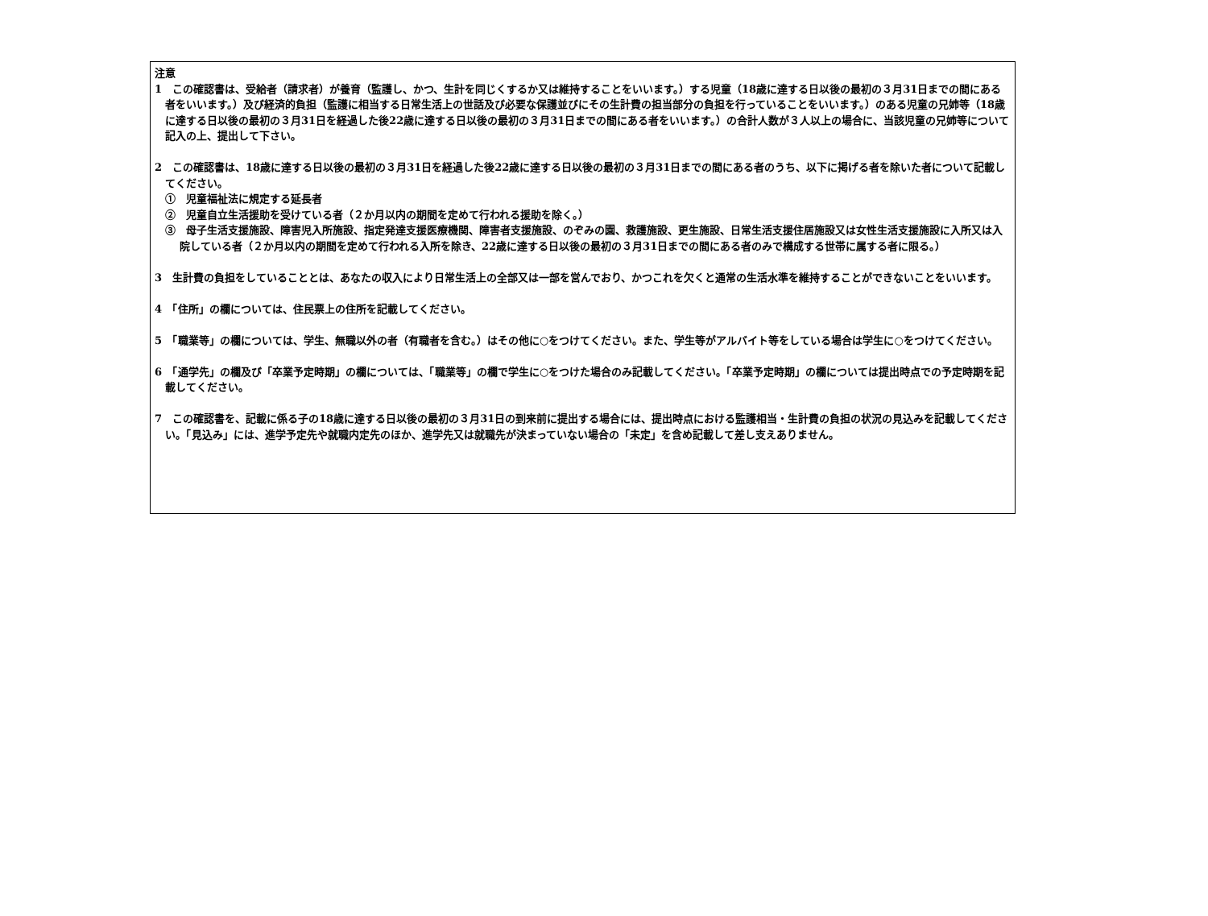注意
1　この確認書は、受給者（請求者）が養育（監護し、かつ、生計を同じくするか又は維持することをいいます。）する児童（18歳に達する日以後の最初の３月31日までの間にある者をいいます。）及び経済的負担（監護に相当する日常生活上の世話及び必要な保護並びにその生計費の担当部分の負担を行っていることをいいます。）のある児童の兄姉等（18歳に達する日以後の最初の３月31日を経過した後22歳に達する日以後の最初の３月31日までの間にある者をいいます。）の合計人数が３人以上の場合に、当該児童の兄姉等について記入の上、提出して下さい。
2　この確認書は、18歳に達する日以後の最初の３月31日を経過した後22歳に達する日以後の最初の３月31日までの間にある者のうち、以下に掲げる者を除いた者について記載してください。
①　児童福祉法に規定する延長者
②　児童自立生活援助を受けている者（２か月以内の期間を定めて行われる援助を除く。）
③　母子生活支援施設、障害児入所施設、指定発達支援医療機関、障害者支援施設、のぞみの園、救護施設、更生施設、日常生活支援住居施設又は女性生活支援施設に入所又は入院している者（２か月以内の期間を定めて行われる入所を除き、22歳に達する日以後の最初の３月31日までの間にある者のみで構成する世帯に属する者に限る。）
3　生計費の負担をしていることとは、あなたの収入により日常生活上の全部又は一部を営んでおり、かつこれを欠くと通常の生活水準を維持することができないことをいいます。
4　「住所」の欄については、住民票上の住所を記載してください。
5　「職業等」の欄については、学生、無職以外の者（有職者を含む。）はその他に○をつけてください。また、学生等がアルバイト等をしている場合は学生に○をつけてください。
6　「通学先」の欄及び「卒業予定時期」の欄については、「職業等」の欄で学生に○をつけた場合のみ記載してください。「卒業予定時期」の欄については提出時点での予定時期を記載してください。
7　この確認書を、記載に係る子の18歳に達する日以後の最初の３月31日の到来前に提出する場合には、提出時点における監護相当・生計費の負担の状況の見込みを記載してください。「見込み」には、進学予定先や就職内定先のほか、進学先又は就職先が決まっていない場合の「未定」を含め記載して差し支えありません。